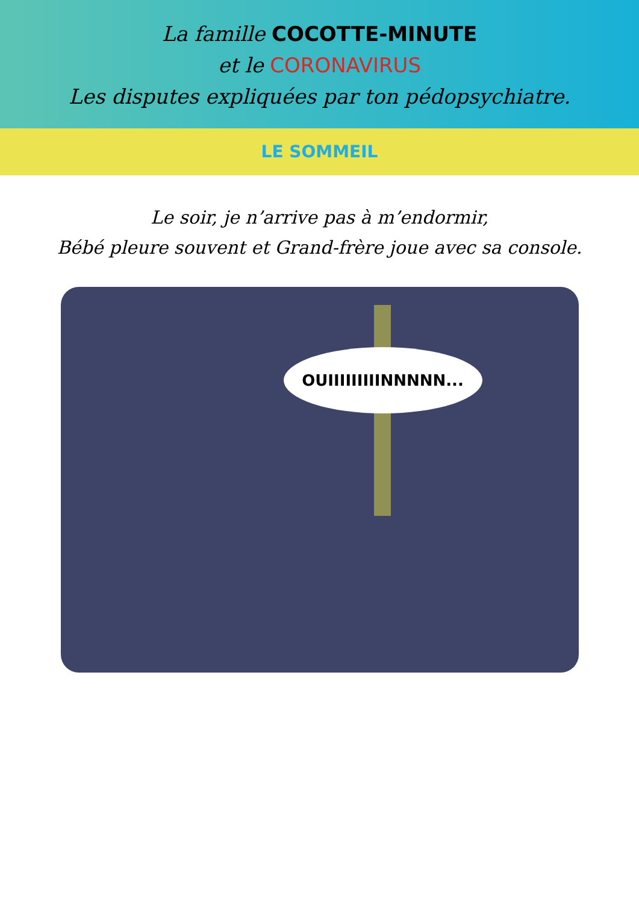La famille COCOTTE-MINUTE
et le CORONAVIRUS
Les disputes expliquées par ton pédopsychiatre.
LE SOMMEIL
Le soir, je n’arrive pas à m’endormir,
Bébé pleure souvent et Grand-frère joue avec sa console.
OUIIIIIIIIINNNNN...